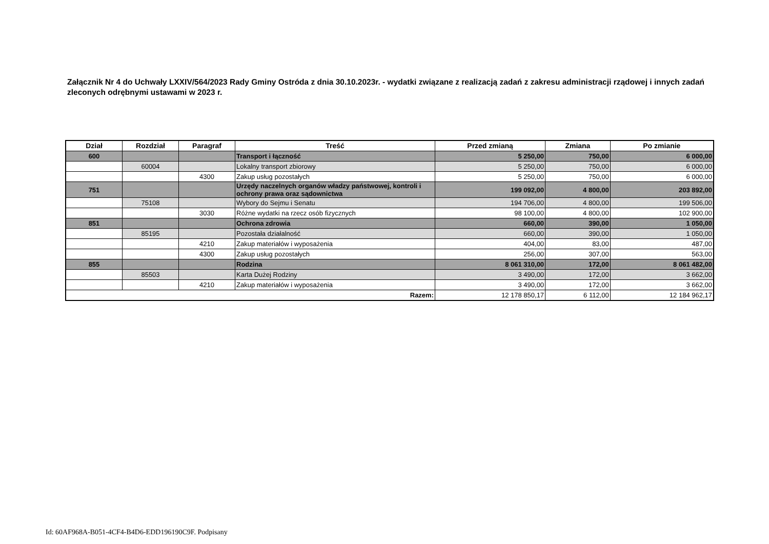Załącznik Nr 4 do Uchwały LXXIV/564/2023 Rady Gminy Ostróda z dnia 30.10.2023r. - wydatki związane z realizacją zadań z zakresu administracji rządowej i innych zadań zleconych odrębnymi ustawami w 2023 r.
| Dział | Rozdział | Paragraf | Treść | Przed zmianą | Zmiana | Po zmianie |
| --- | --- | --- | --- | --- | --- | --- |
| 600 | | | Transport i łączność | 5 250,00 | 750,00 | 6 000,00 |
| | 60004 | | Lokalny transport zbiorowy | 5 250,00 | 750,00 | 6 000,00 |
| | | 4300 | Zakup usług pozostałych | 5 250,00 | 750,00 | 6 000,00 |
| 751 | | | Urzędy naczelnych organów władzy państwowej, kontroli i ochrony prawa oraz sądownictwa | 199 092,00 | 4 800,00 | 203 892,00 |
| | 75108 | | Wybory do Sejmu i Senatu | 194 706,00 | 4 800,00 | 199 506,00 |
| | | 3030 | Różne wydatki na rzecz osób fizycznych | 98 100,00 | 4 800,00 | 102 900,00 |
| 851 | | | Ochrona zdrowia | 660,00 | 390,00 | 1 050,00 |
| | 85195 | | Pozostała działalność | 660,00 | 390,00 | 1 050,00 |
| | | 4210 | Zakup materiałów i wyposażenia | 404,00 | 83,00 | 487,00 |
| | | 4300 | Zakup usług pozostałych | 256,00 | 307,00 | 563,00 |
| 855 | | | Rodzina | 8 061 310,00 | 172,00 | 8 061 482,00 |
| | 85503 | | Karta Dużej Rodziny | 3 490,00 | 172,00 | 3 662,00 |
| | | 4210 | Zakup materiałów i wyposażenia | 3 490,00 | 172,00 | 3 662,00 |
| Razem: | | | | 12 178 850,17 | 6 112,00 | 12 184 962,17 |
Id: 60AF968A-B051-4CF4-B4D6-EDD196190C9F. Podpisany